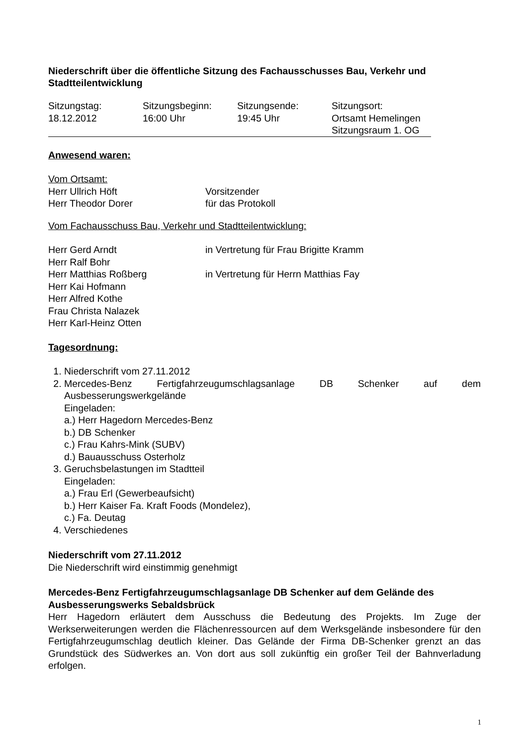Niederschrift über die öffentliche Sitzung des Fachausschusses Bau, Verkehr und Stadtteilentwicklung
Sitzungstag:
18.12.2012
Sitzungsbeginn:
16:00 Uhr
Sitzungsende:
19:45 Uhr
Sitzungsort:
Ortsamt Hemelingen
Sitzungsraum 1. OG
Anwesend waren:
Vom Ortsamt:
Herr Ullrich Höft Vorsitzender
Herr Theodor Dorer für das Protokoll
Vom Fachausschuss Bau, Verkehr und Stadtteilentwicklung:
Herr Gerd Arndt in Vertretung für Frau Brigitte Kramm
Herr Ralf Bohr
Herr Matthias Roßberg in Vertretung für Herrn Matthias Fay
Herr Kai Hofmann
Herr Alfred Kothe
Frau Christa Nalazek
Herr Karl-Heinz Otten
Tagesordnung:
1. Niederschrift vom 27.11.2012
2. Mercedes-Benz Fertigfahrzeugumschlagsanlage DB Schenker auf dem Ausbesserungswerkgelände
Eingeladen:
a.) Herr Hagedorn Mercedes-Benz
b.) DB Schenker
c.) Frau Kahrs-Mink (SUBV)
d.) Bauausschuss Osterholz
3. Geruchsbelastungen im Stadtteil
Eingeladen:
a.) Frau Erl (Gewerbeaufsicht)
b.) Herr Kaiser Fa. Kraft Foods (Mondelez),
c.) Fa. Deutag
4. Verschiedenes
Niederschrift vom 27.11.2012
Die Niederschrift wird einstimmig genehmigt
Mercedes-Benz Fertigfahrzeugumschlagsanlage DB Schenker auf dem Gelände des Ausbesserungswerks Sebaldsbrück
Herr Hagedorn erläutert dem Ausschuss die Bedeutung des Projekts. Im Zuge der Werkserweiterungen werden die Flächenressourcen auf dem Werksgelände insbesondere für den Fertigfahrzeugumschlag deutlich kleiner. Das Gelände der Firma DB-Schenker grenzt an das Grundstück des Südwerkes an. Von dort aus soll zukünftig ein großer Teil der Bahnverladung erfolgen.
1